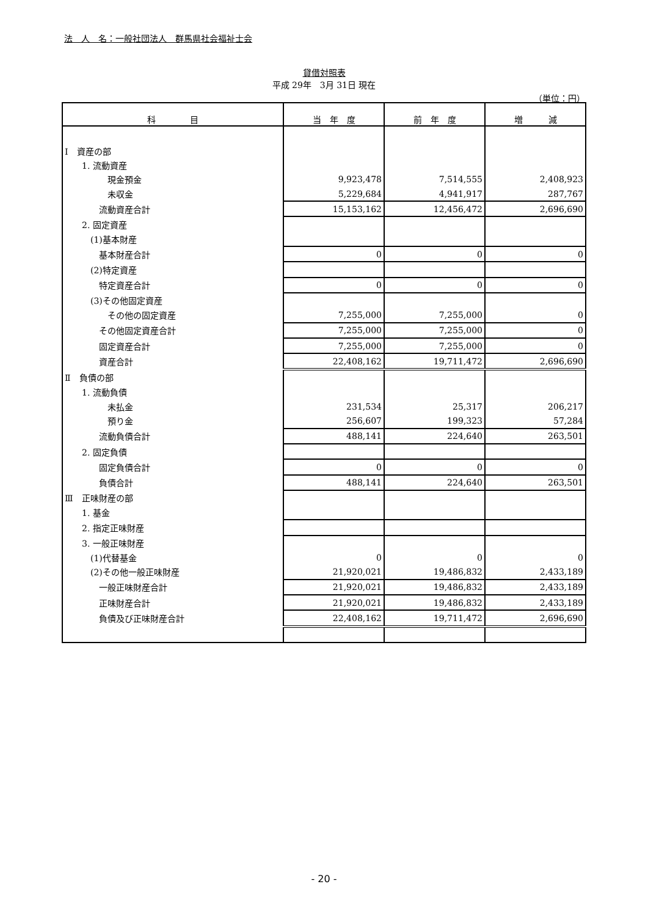法　人　名：一般社団法人　群馬県社会福祉士会
貸借対照表
平成 29年　3月 31日 現在
（単位：円）
| 科 目 | 当 年 度 | 前 年 度 | 増 減 |
| --- | --- | --- | --- |
| Ⅰ 資産の部 | | | |
| 1. 流動資産 | | | |
| 現金預金 | 9,923,478 | 7,514,555 | 2,408,923 |
| 未収金 | 5,229,684 | 4,941,917 | 287,767 |
| 流動資産合計 | 15,153,162 | 12,456,472 | 2,696,690 |
| 2. 固定資産 | | | |
| (1)基本財産 | | | |
| 基本財産合計 | 0 | 0 | 0 |
| (2)特定資産 | | | |
| 特定資産合計 | 0 | 0 | 0 |
| (3)その他固定資産 | | | |
| その他の固定資産 | 7,255,000 | 7,255,000 | 0 |
| その他固定資産合計 | 7,255,000 | 7,255,000 | 0 |
| 固定資産合計 | 7,255,000 | 7,255,000 | 0 |
| 資産合計 | 22,408,162 | 19,711,472 | 2,696,690 |
| Ⅱ 負債の部 | | | |
| 1. 流動負債 | | | |
| 未払金 | 231,534 | 25,317 | 206,217 |
| 預り金 | 256,607 | 199,323 | 57,284 |
| 流動負債合計 | 488,141 | 224,640 | 263,501 |
| 2. 固定負債 | | | |
| 固定負債合計 | 0 | 0 | 0 |
| 負債合計 | 488,141 | 224,640 | 263,501 |
| Ⅲ 正味財産の部 | | | |
| 1. 基金 | | | |
| 2. 指定正味財産 | | | |
| 3. 一般正味財産 | | | |
| (1)代替基金 | 0 | 0 | 0 |
| (2)その他一般正味財産 | 21,920,021 | 19,486,832 | 2,433,189 |
| 一般正味財産合計 | 21,920,021 | 19,486,832 | 2,433,189 |
| 正味財産合計 | 21,920,021 | 19,486,832 | 2,433,189 |
| 負債及び正味財産合計 | 22,408,162 | 19,711,472 | 2,696,690 |
- 20 -